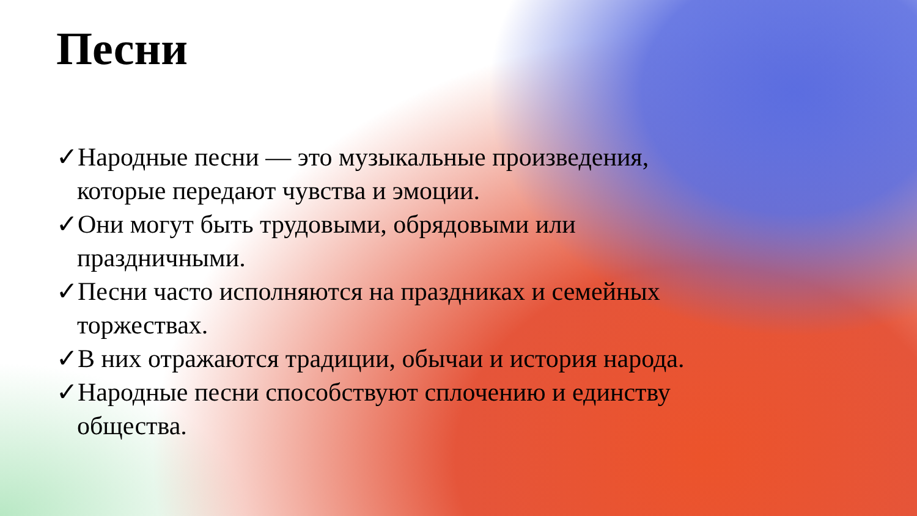Песни
✓Народные песни — это музыкальные произведения, которые передают чувства и эмоции.
✓Они могут быть трудовыми, обрядовыми или праздничными.
✓Песни часто исполняются на праздниках и семейных торжествах.
✓В них отражаются традиции, обычаи и история народа.
✓Народные песни способствуют сплочению и единству общества.